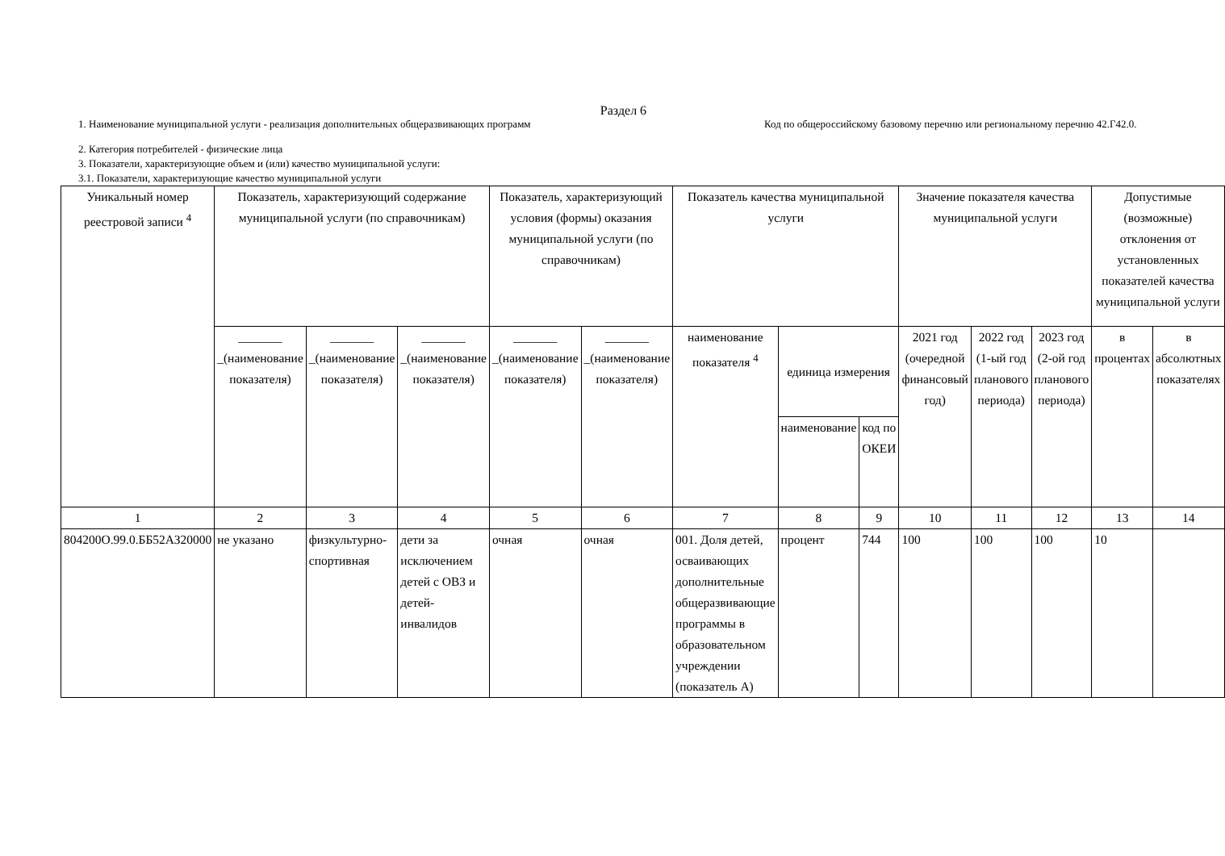Раздел 6
1. Наименование муниципальной услуги - реализация дополнительных общеразвивающих программ Код по общероссийскому базовому перечню или региональному перечню 42.Г42.0.
2. Категория потребителей - физические лица
3. Показатели, характеризующие объем и (или) качество муниципальной услуги:
3.1. Показатели, характеризующие качество муниципальной услуги
| Уникальный номер реестровой записи <sup>4</sup> | Показатель, характеризующий содержание муниципальной услуги (по справочникам) | | | Показатель, характеризующий условия (формы) оказания муниципальной услуги (по справочникам) | | Показатель качества муниципальной услуги | | | Значение показателя качества муниципальной услуги | | | Допустимые (возможные) отклонения от установленных показателей качества муниципальной услуги | |
| | _______ _(наименование показателя) | _______ _(наименование показателя) | _______ _(наименование показателя) | _______ _(наименование показателя) | _______ _(наименование показателя) | наименование показателя <sup>4</sup> | единица измерения | | 2021 год (очередной финансовый год) | 2022 год (1-ый год планового периода) | 2023 год (2-ой год планового периода) | в процентах | в абсолютных показателях |
| | | | | | | | наименование | код по ОКЕИ | | | | | |
| 1 | 2 | 3 | 4 | 5 | 6 | 7 | 8 | 9 | 10 | 11 | 12 | 13 | 14 |
| 804200О.99.0.ББ52АЗ20000 | не указано | физкультурно-спортивная | дети за исключением детей с ОВЗ и детей-инвалидов | очная | очная | 001. Доля детей, осваивающих дополнительные общеразвивающие программы в образовательном учреждении (показатель А) | процент | 744 | 100 | 100 | 100 | 10 | |